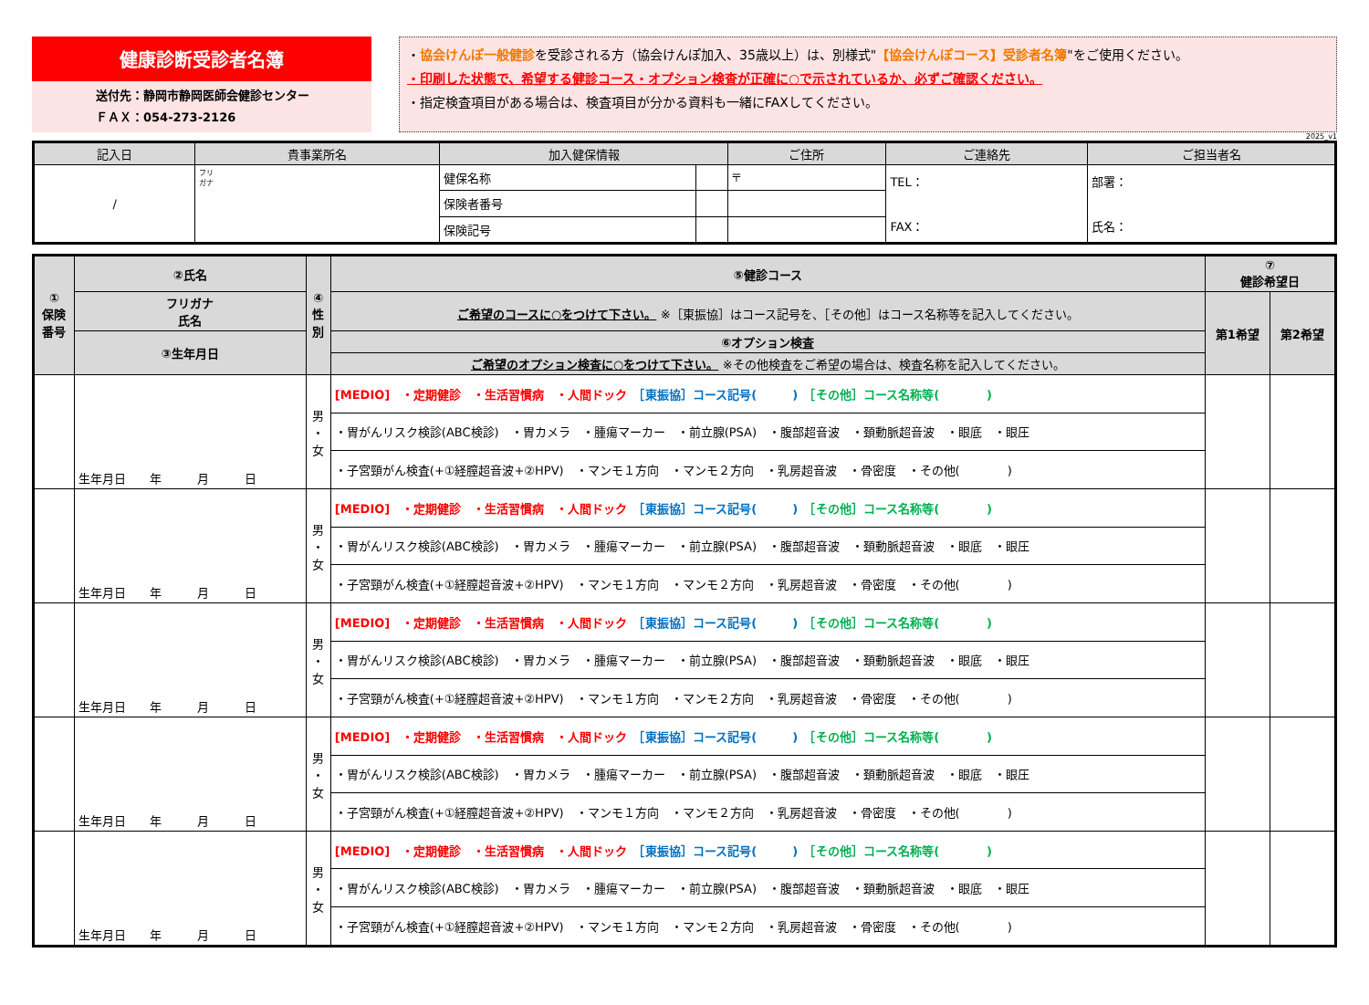健康診断受診者名簿
送付先：静岡市静岡医師会健診センター
ＦＡＸ：054-273-2126
・協会けんぽ一般健診を受診される方（協会けんぽ加入、35歳以上）は、別様式"【協会けんぽコース】受診者名簿"をご使用ください。
・印刷した状態で、希望する健診コース・オプション検査が正確に○で示されているか、必ずご確認ください。
・指定検査項目がある場合は、検査項目が分かる資料も一緒にFAXしてください。
2025_v1
| 記入日 | 貴事業所名 | 加入健保情報 | | ご住所 | ご連絡先 | ご担当者名 |
| --- | --- | --- | --- | --- | --- | --- |
| / | フリ ガナ | 健保名称 | | 〒 | TEL： FAX： | 部署： 氏名： |
| | | 保険者番号 | | | | |
| | | 保険記号 | | | | |
| ① 保険 番号 | ②氏名 | ④ 性 別 | ⑤健診コース | ⑦ 健診希望日 | |
| --- | --- | --- | --- | --- | --- |
| | フリガナ 氏名 | | ご希望のコースに○をつけて下さい。 ※［東振協］はコース記号を、［その他］はコース名称等を記入してください。 | 第1希望 | 第2希望 |
| | ③生年月日 | | ⑥オプション検査 | | |
| | | | ご希望のオプション検査に○をつけて下さい。 ※その他検査をご希望の場合は、検査名称を記入してください。 | | |
| | 生年月日 年 月 日 | 男 ・ 女 | [MEDIO] ・定期健診 ・生活習慣病 ・人間ドック ［東振協］コース記号( ) ［その他］コース名称等( ) | | |
| | | | ・胃がんリスク検診(ABC検診) ・胃カメラ ・腫瘍マーカー ・前立腺(PSA) ・腹部超音波 ・頚動脈超音波 ・眼底 ・眼圧 | | |
| | | | ・子宮頸がん検査(+①経膣超音波+②HPV) ・マンモ１方向 ・マンモ２方向 ・乳房超音波 ・骨密度 ・その他( ) | | |
| | 生年月日 年 月 日 | 男 ・ 女 | [MEDIO] ・定期健診 ・生活習慣病 ・人間ドック ［東振協］コース記号( ) ［その他］コース名称等( ) | | |
| | | | ・胃がんリスク検診(ABC検診) ・胃カメラ ・腫瘍マーカー ・前立腺(PSA) ・腹部超音波 ・頚動脈超音波 ・眼底 ・眼圧 | | |
| | | | ・子宮頸がん検査(+①経膣超音波+②HPV) ・マンモ１方向 ・マンモ２方向 ・乳房超音波 ・骨密度 ・その他( ) | | |
| | 生年月日 年 月 日 | 男 ・ 女 | [MEDIO] ・定期健診 ・生活習慣病 ・人間ドック ［東振協］コース記号( ) ［その他］コース名称等( ) | | |
| | | | ・胃がんリスク検診(ABC検診) ・胃カメラ ・腫瘍マーカー ・前立腺(PSA) ・腹部超音波 ・頚動脈超音波 ・眼底 ・眼圧 | | |
| | | | ・子宮頸がん検査(+①経膣超音波+②HPV) ・マンモ１方向 ・マンモ２方向 ・乳房超音波 ・骨密度 ・その他( ) | | |
| | 生年月日 年 月 日 | 男 ・ 女 | [MEDIO] ・定期健診 ・生活習慣病 ・人間ドック ［東振協］コース記号( ) ［その他］コース名称等( ) | | |
| | | | ・胃がんリスク検診(ABC検診) ・胃カメラ ・腫瘍マーカー ・前立腺(PSA) ・腹部超音波 ・頚動脈超音波 ・眼底 ・眼圧 | | |
| | | | ・子宮頸がん検査(+①経膣超音波+②HPV) ・マンモ１方向 ・マンモ２方向 ・乳房超音波 ・骨密度 ・その他( ) | | |
| | 生年月日 年 月 日 | 男 ・ 女 | [MEDIO] ・定期健診 ・生活習慣病 ・人間ドック ［東振協］コース記号( ) ［その他］コース名称等( ) | | |
| | | | ・胃がんリスク検診(ABC検診) ・胃カメラ ・腫瘍マーカー ・前立腺(PSA) ・腹部超音波 ・頚動脈超音波 ・眼底 ・眼圧 | | |
| | | | ・子宮頸がん検査(+①経膣超音波+②HPV) ・マンモ１方向 ・マンモ２方向 ・乳房超音波 ・骨密度 ・その他( ) | | |